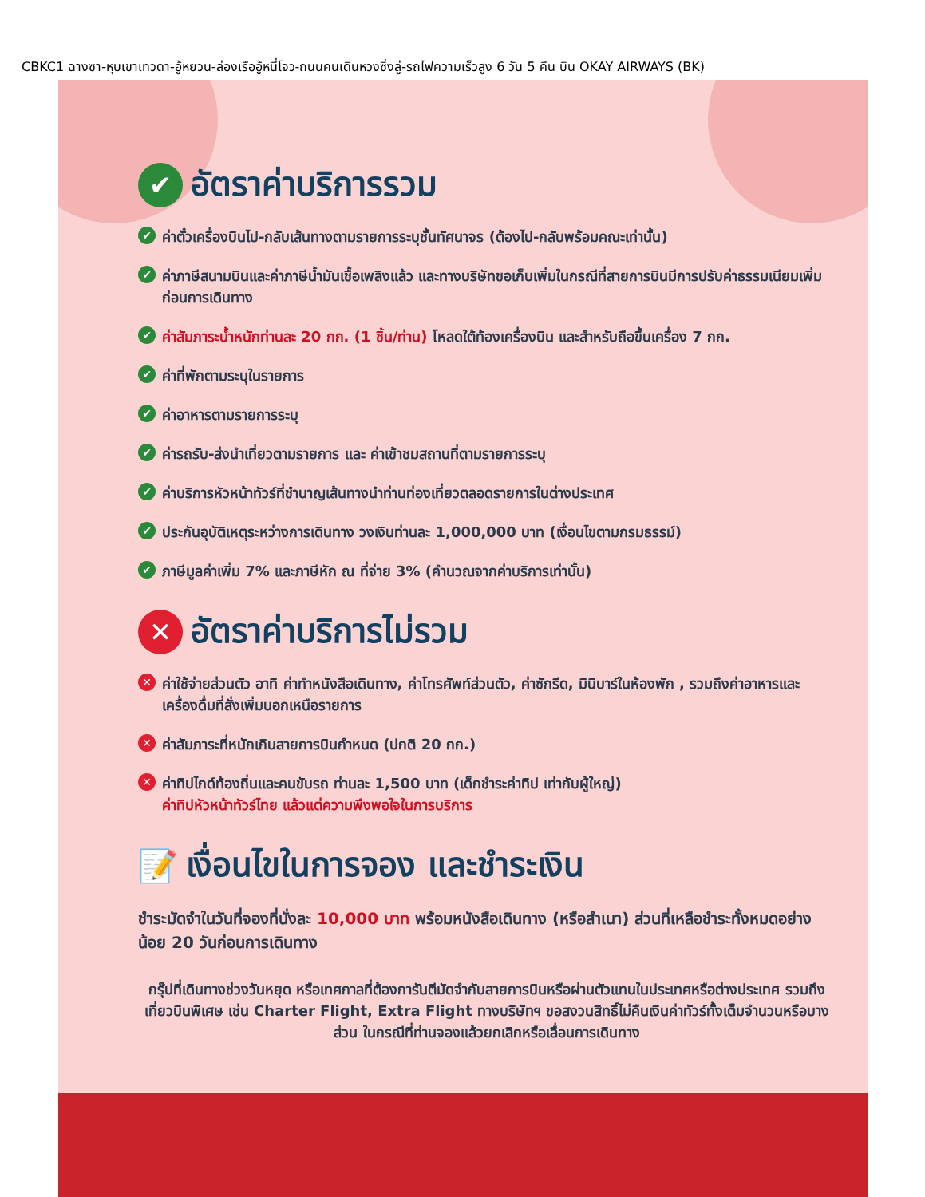CBKC1 ฉางซา-หุบเขาเทวดา-อู้หยวน-ล่องเรืออู้หนี่โจว-ถนนคนเดินหวงซิ่งลู่-รถไฟความเร็วสูง 6 วัน 5 คืน บิน OKAY AIRWAYS (BK)
✔ อัตราค่าบริการรวม
✔ ค่าตั๋วเครื่องบินไป-กลับเส้นทางตามรายการระบุชั้นทัศนาจร (ต้องไป-กลับพร้อมคณะเท่านั้น)
✔ ค่าภาษีสนามบินและค่าภาษีน้ำมันเชื้อเพลิงแล้ว และทางบริษัทขอเก็บเพิ่มในกรณีที่สายการบินมีการปรับค่าธรรมเนียมเพิ่ม ก่อนการเดินทาง
✔ ค่าสัมภาระน้ำหนักท่านละ 20 กก. (1 ชิ้น/ท่าน) โหลดใต้ท้องเครื่องบิน และสำหรับถือขึ้นเครื่อง 7 กก.
✔ ค่าที่พักตามระบุในรายการ
✔ ค่าอาหารตามรายการระบุ
✔ ค่ารถรับ-ส่งนำเที่ยวตามรายการ และ ค่าเข้าชมสถานที่ตามรายการระบุ
✔ ค่าบริการหัวหน้าทัวร์ที่ชำนาญเส้นทางนำท่านท่องเที่ยวตลอดรายการในต่างประเทศ
✔ ประกันอุบัติเหตุระหว่างการเดินทาง วงเงินท่านละ 1,000,000 บาท (เงื่อนไขตามกรมธรรม์)
✔ ภาษีมูลค่าเพิ่ม 7% และภาษีหัก ณ ที่จ่าย 3% (คำนวณจากค่าบริการเท่านั้น)
✕ อัตราค่าบริการไม่รวม
✕ ค่าใช้จ่ายส่วนตัว อาทิ ค่าทำหนังสือเดินทาง, ค่าโทรศัพท์ส่วนตัว, ค่าซักรีด, มินิบาร์ในห้องพัก , รวมถึงค่าอาหารและเครื่องดื่มที่สั่งเพิ่มนอกเหนือรายการ
✕ ค่าสัมภาระที่หนักเกินสายการบินกำหนด (ปกติ 20 กก.)
✕ ค่าทิปไกด์ท้องถิ่นและคนขับรถ ท่านละ 1,500 บาท (เด็กชำระค่าทิป เท่ากับผู้ใหญ่)
ค่าทิปหัวหน้าทัวร์ไทย แล้วแต่ความพึงพอใจในการบริการ
📝 เงื่อนไขในการจอง และชำระเงิน
ชำระมัดจำในวันที่จองที่นั่งละ 10,000 บาท พร้อมหนังสือเดินทาง (หรือสำเนา) ส่วนที่เหลือชำระทั้งหมดอย่างน้อย 20 วันก่อนการเดินทาง
กรุ๊ปที่เดินทางช่วงวันหยุด หรือเทศกาลที่ต้องการันตีมัดจำกับสายการบินหรือผ่านตัวแทนในประเทศหรือต่างประเทศ รวมถึงเที่ยวบินพิเศษ เช่น Charter Flight, Extra Flight ทางบริษัทฯ ขอสงวนสิทธิ์ไม่คืนเงินค่าทัวร์ทั้งเต็มจำนวนหรือบางส่วน ในกรณีที่ท่านจองแล้วยกเลิกหรือเลื่อนการเดินทาง